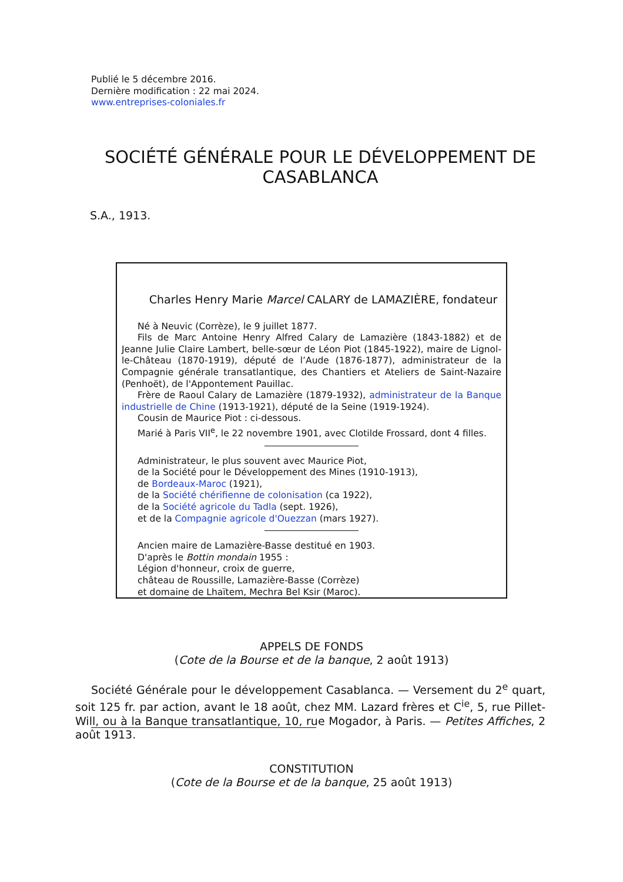Publié le 5 décembre 2016.
Dernière modification : 22 mai 2024.
www.entreprises-coloniales.fr
SOCIÉTÉ GÉNÉRALE POUR LE DÉVELOPPEMENT DE CASABLANCA
S.A., 1913.
Charles Henry Marie Marcel CALARY de LAMAZIÈRE, fondateur
Né à Neuvic (Corrèze), le 9 juillet 1877.
Fils de Marc Antoine Henry Alfred Calary de Lamazière (1843-1882) et de Jeanne Julie Claire Lambert, belle-sœur de Léon Piot (1845-1922), maire de Lignol-le-Château (1870-1919), député de l’Aude (1876-1877), administrateur de la Compagnie générale transatlantique, des Chantiers et Ateliers de Saint-Nazaire (Penhoët), de l'Appontement Pauillac.
Frère de Raoul Calary de Lamazière (1879-1932), administrateur de la Banque industrielle de Chine (1913-1921), député de la Seine (1919-1924).
Cousin de Maurice Piot : ci-dessous.
Marié à Paris VII<sup>e</sup>, le 22 novembre 1901, avec Clotilde Frossard, dont 4 filles.
Administrateur, le plus souvent avec Maurice Piot,
de la Société pour le Développement des Mines (1910-1913),
de Bordeaux-Maroc (1921),
de la Société chérifienne de colonisation (ca 1922),
de la Société agricole du Tadla (sept. 1926),
et de la Compagnie agricole d'Ouezzan (mars 1927).
Ancien maire de Lamazière-Basse destitué en 1903.
D'après le Bottin mondain 1955 :
Légion d'honneur, croix de guerre,
château de Roussille, Lamazière-Basse (Corrèze)
et domaine de Lhaïtem, Mechra Bel Ksir (Maroc).
APPELS DE FONDS
(Cote de la Bourse et de la banque, 2 août 1913)
Société Générale pour le développement Casablanca. — Versement du 2<sup>e</sup> quart, soit 125 fr. par action, avant le 18 août, chez MM. Lazard frères et C<sup>ie</sup>, 5, rue Pillet-Will, ou à la Banque transatlantique, 10, rue Mogador, à Paris. — Petites Affiches, 2 août 1913.
CONSTITUTION
(Cote de la Bourse et de la banque, 25 août 1913)